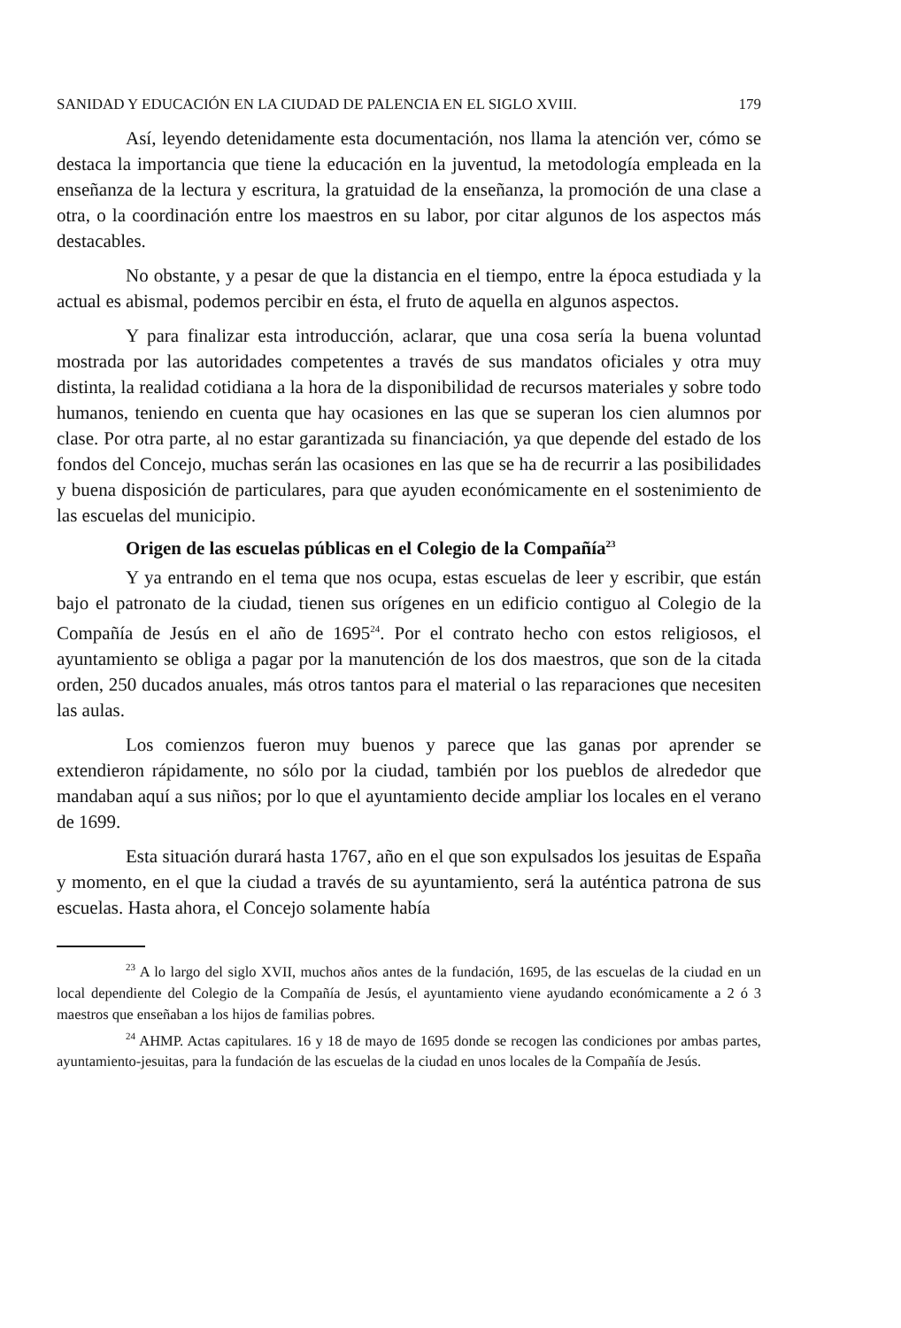SANIDAD Y EDUCACIÓN EN LA CIUDAD DE PALENCIA EN EL SIGLO XVIII. 179
Así, leyendo detenidamente esta documentación, nos llama la atención ver, cómo se destaca la importancia que tiene la educación en la juventud, la metodología empleada en la enseñanza de la lectura y escritura, la gratuidad de la enseñanza, la promoción de una clase a otra, o la coordinación entre los maestros en su labor, por citar algunos de los aspectos más destacables.
No obstante, y a pesar de que la distancia en el tiempo, entre la época estudiada y la actual es abismal, podemos percibir en ésta, el fruto de aquella en algunos aspectos.
Y para finalizar esta introducción, aclarar, que una cosa sería la buena voluntad mostrada por las autoridades competentes a través de sus mandatos oficiales y otra muy distinta, la realidad cotidiana a la hora de la disponibilidad de recursos materiales y sobre todo humanos, teniendo en cuenta que hay ocasiones en las que se superan los cien alumnos por clase. Por otra parte, al no estar garantizada su financiación, ya que depende del estado de los fondos del Concejo, muchas serán las ocasiones en las que se ha de recurrir a las posibilidades y buena disposición de particulares, para que ayuden económicamente en el sostenimiento de las escuelas del municipio.
Origen de las escuelas públicas en el Colegio de la Compañía<sup>23</sup>
Y ya entrando en el tema que nos ocupa, estas escuelas de leer y escribir, que están bajo el patronato de la ciudad, tienen sus orígenes en un edificio contiguo al Colegio de la Compañía de Jesús en el año de 1695<sup>24</sup>. Por el contrato hecho con estos religiosos, el ayuntamiento se obliga a pagar por la manutención de los dos maestros, que son de la citada orden, 250 ducados anuales, más otros tantos para el material o las reparaciones que necesiten las aulas.
Los comienzos fueron muy buenos y parece que las ganas por aprender se extendieron rápidamente, no sólo por la ciudad, también por los pueblos de alrededor que mandaban aquí a sus niños; por lo que el ayuntamiento decide ampliar los locales en el verano de 1699.
Esta situación durará hasta 1767, año en el que son expulsados los jesuitas de España y momento, en el que la ciudad a través de su ayuntamiento, será la auténtica patrona de sus escuelas. Hasta ahora, el Concejo solamente había
<sup>23</sup> A lo largo del siglo XVII, muchos años antes de la fundación, 1695, de las escuelas de la ciudad en un local dependiente del Colegio de la Compañía de Jesús, el ayuntamiento viene ayudando económicamente a 2 ó 3 maestros que enseñaban a los hijos de familias pobres.
<sup>24</sup> AHMP. Actas capitulares. 16 y 18 de mayo de 1695 donde se recogen las condiciones por ambas partes, ayuntamiento-jesuitas, para la fundación de las escuelas de la ciudad en unos locales de la Compañía de Jesús.